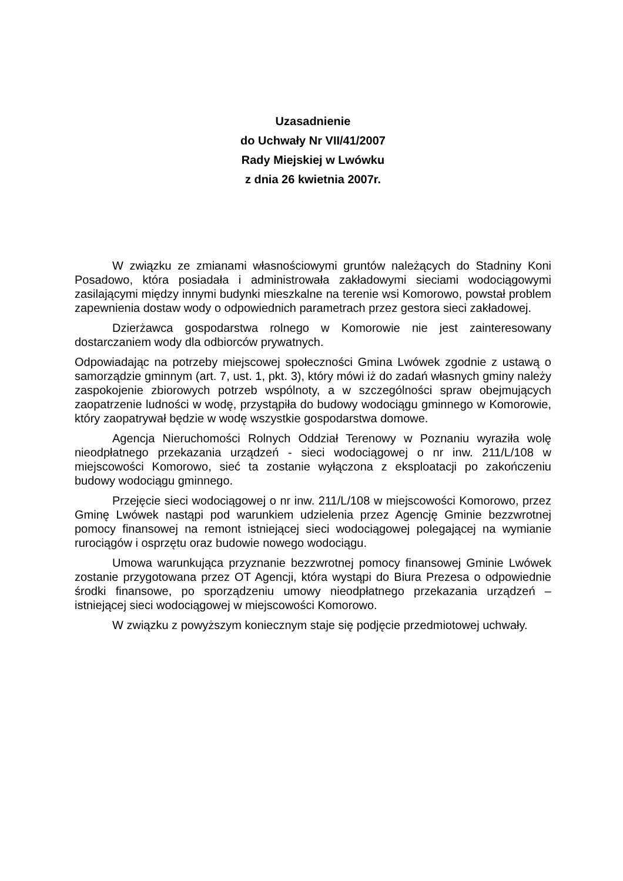Uzasadnienie
do Uchwały Nr VII/41/2007
Rady Miejskiej w Lwówku
z dnia 26 kwietnia 2007r.
W związku ze zmianami własnościowymi gruntów należących do Stadniny Koni Posadowo, która posiadała i administrowała zakładowymi sieciami wodociągowymi zasilającymi między innymi budynki mieszkalne na terenie wsi Komorowo, powstał problem zapewnienia dostaw wody o odpowiednich parametrach przez gestora sieci zakładowej.
Dzierżawca gospodarstwa rolnego w Komorowie nie jest zainteresowany dostarczaniem wody dla odbiorców prywatnych.
Odpowiadając na potrzeby miejscowej społeczności Gmina Lwówek zgodnie z ustawą o samorządzie gminnym (art. 7, ust. 1, pkt. 3), który mówi iż do zadań własnych gminy należy zaspokojenie zbiorowych potrzeb wspólnoty, a w szczególności spraw obejmujących zaopatrzenie ludności w wodę, przystąpiła do budowy wodociągu gminnego w Komorowie, który zaopatrywał będzie w wodę wszystkie gospodarstwa domowe.
Agencja Nieruchomości Rolnych Oddział Terenowy w Poznaniu wyraziła wolę nieodpłatnego przekazania urządzeń - sieci wodociągowej o nr inw. 211/L/108 w miejscowości Komorowo, sieć ta zostanie wyłączona z eksploatacji po zakończeniu budowy wodociągu gminnego.
Przejęcie sieci wodociągowej o nr inw. 211/L/108 w miejscowości Komorowo, przez Gminę Lwówek nastąpi pod warunkiem udzielenia przez Agencję Gminie bezzwrotnej pomocy finansowej na remont istniejącej sieci wodociągowej polegającej na wymianie rurociągów i osprzętu oraz budowie nowego wodociągu.
Umowa warunkująca przyznanie bezzwrotnej pomocy finansowej Gminie Lwówek zostanie przygotowana przez OT Agencji, która wystąpi do Biura Prezesa o odpowiednie środki finansowe, po sporządzeniu umowy nieodpłatnego przekazania urządzeń – istniejącej sieci wodociągowej w miejscowości Komorowo.
W związku z powyższym koniecznym staje się podjęcie przedmiotowej uchwały.